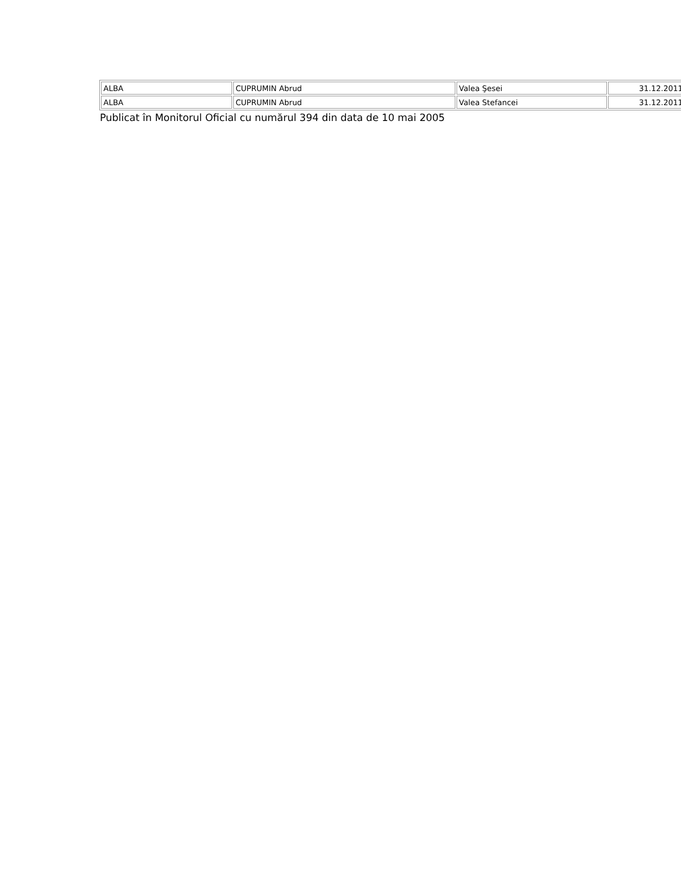| ALBA | CUPRUMIN Abrud | Valea Şesei | 31.12.2011 |
| ALBA | CUPRUMIN Abrud | Valea Stefancei | 31.12.2011 |
Publicat în Monitorul Oficial cu numărul 394 din data de 10 mai 2005